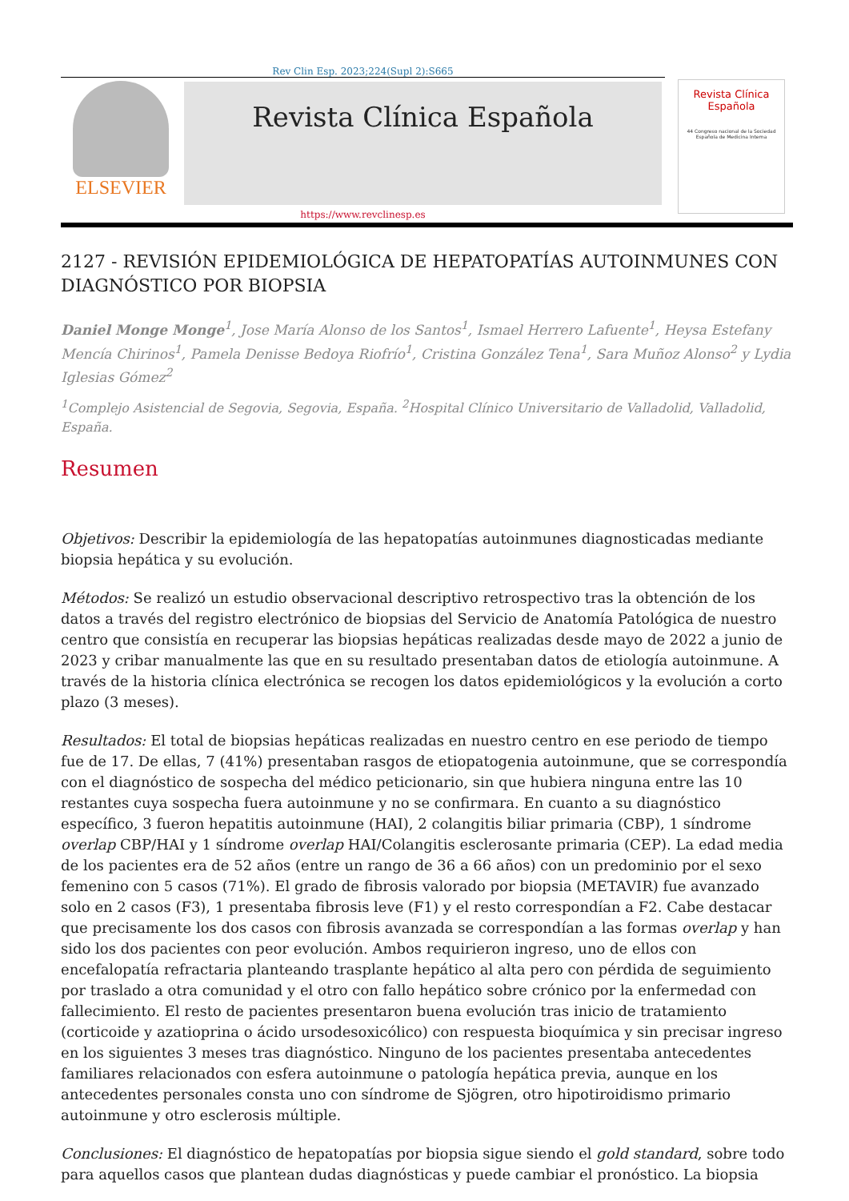Rev Clin Esp. 2023;224(Supl 2):S665
ELSEVIER
Revista Clínica Española
Revista Clínica
Española
44 Congreso nacional de la Sociedad Española de Medicina Interna
https://www.revclinesp.es
2127 - REVISIÓN EPIDEMIOLÓGICA DE HEPATOPATÍAS AUTOINMUNES CON DIAGNÓSTICO POR BIOPSIA
Daniel Monge Monge<sup>1</sup>, Jose María Alonso de los Santos<sup>1</sup>, Ismael Herrero Lafuente<sup>1</sup>, Heysa Estefany Mencía Chirinos<sup>1</sup>, Pamela Denisse Bedoya Riofrío<sup>1</sup>, Cristina González Tena<sup>1</sup>, Sara Muñoz Alonso<sup>2</sup> y Lydia Iglesias Gómez<sup>2</sup>
<sup>1</sup> Complejo Asistencial de Segovia, Segovia, España. <sup>2</sup>Hospital Clínico Universitario de Valladolid, Valladolid, España.
Resumen
Objetivos: Describir la epidemiología de las hepatopatías autoinmunes diagnosticadas mediante biopsia hepática y su evolución.
Métodos: Se realizó un estudio observacional descriptivo retrospectivo tras la obtención de los datos a través del registro electrónico de biopsias del Servicio de Anatomía Patológica de nuestro centro que consistía en recuperar las biopsias hepáticas realizadas desde mayo de 2022 a junio de 2023 y cribar manualmente las que en su resultado presentaban datos de etiología autoinmune. A través de la historia clínica electrónica se recogen los datos epidemiológicos y la evolución a corto plazo (3 meses).
Resultados: El total de biopsias hepáticas realizadas en nuestro centro en ese periodo de tiempo fue de 17. De ellas, 7 (41%) presentaban rasgos de etiopatogenia autoinmune, que se correspondía con el diagnóstico de sospecha del médico peticionario, sin que hubiera ninguna entre las 10 restantes cuya sospecha fuera autoinmune y no se confirmara. En cuanto a su diagnóstico específico, 3 fueron hepatitis autoinmune (HAI), 2 colangitis biliar primaria (CBP), 1 síndrome overlap CBP/HAI y 1 síndrome overlap HAI/Colangitis esclerosante primaria (CEP). La edad media de los pacientes era de 52 años (entre un rango de 36 a 66 años) con un predominio por el sexo femenino con 5 casos (71%). El grado de fibrosis valorado por biopsia (METAVIR) fue avanzado solo en 2 casos (F3), 1 presentaba fibrosis leve (F1) y el resto correspondían a F2. Cabe destacar que precisamente los dos casos con fibrosis avanzada se correspondían a las formas overlap y han sido los dos pacientes con peor evolución. Ambos requirieron ingreso, uno de ellos con encefalopatía refractaria planteando trasplante hepático al alta pero con pérdida de seguimiento por traslado a otra comunidad y el otro con fallo hepático sobre crónico por la enfermedad con fallecimiento. El resto de pacientes presentaron buena evolución tras inicio de tratamiento (corticoide y azatioprina o ácido ursodesoxicólico) con respuesta bioquímica y sin precisar ingreso en los siguientes 3 meses tras diagnóstico. Ninguno de los pacientes presentaba antecedentes familiares relacionados con esfera autoinmune o patología hepática previa, aunque en los antecedentes personales consta uno con síndrome de Sjögren, otro hipotiroidismo primario autoinmune y otro esclerosis múltiple.
Conclusiones: El diagnóstico de hepatopatías por biopsia sigue siendo el gold standard, sobre todo para aquellos casos que plantean dudas diagnósticas y puede cambiar el pronóstico. La biopsia